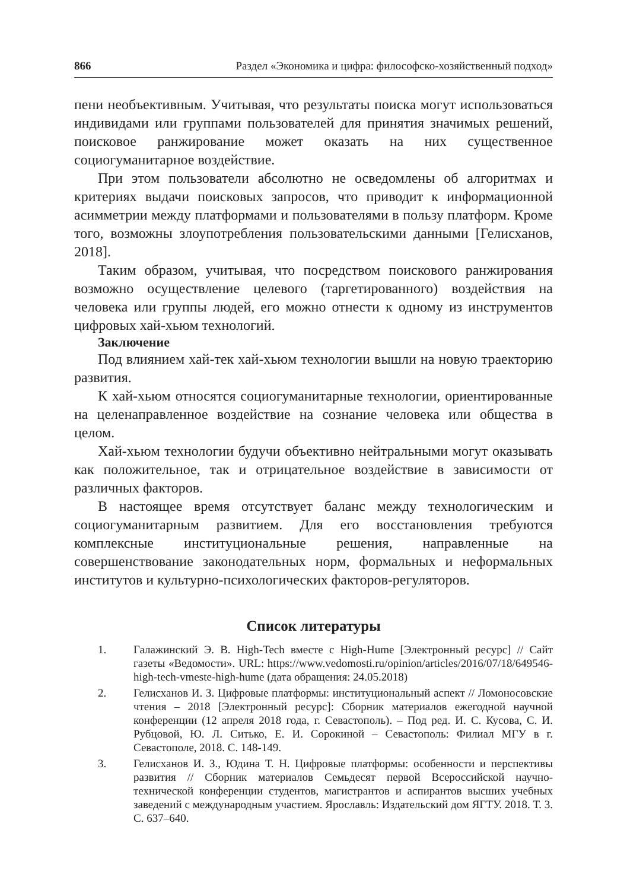866 Раздел «Экономика и цифра: философско-хозяйственный подход»
пени необъективным. Учитывая, что результаты поиска могут использоваться индивидами или группами пользователей для принятия значимых решений, поисковое ранжирование может оказать на них существенное социогуманитарное воздействие.
При этом пользователи абсолютно не осведомлены об алгоритмах и критериях выдачи поисковых запросов, что приводит к информационной асимметрии между платформами и пользователями в пользу платформ. Кроме того, возможны злоупотребления пользовательскими данными [Гелисханов, 2018].
Таким образом, учитывая, что посредством поискового ранжирования возможно осуществление целевого (таргетированного) воздействия на человека или группы людей, его можно отнести к одному из инструментов цифровых хай-хьюм технологий.
Заключение
Под влиянием хай-тек хай-хьюм технологии вышли на новую траекторию развития.
К хай-хьюм относятся социогуманитарные технологии, ориентированные на целенаправленное воздействие на сознание человека или общества в целом.
Хай-хьюм технологии будучи объективно нейтральными могут оказывать как положительное, так и отрицательное воздействие в зависимости от различных факторов.
В настоящее время отсутствует баланс между технологическим и социогуманитарным развитием. Для его восстановления требуются комплексные институциональные решения, направленные на совершенствование законодательных норм, формальных и неформальных институтов и культурно-психологических факторов-регуляторов.
Список литературы
1. Галажинский Э. В. High-Tech вместе с High-Hume [Электронный ресурс] // Сайт газеты «Ведомости». URL: https://www.vedomosti.ru/opinion/articles/2016/07/18/649546-high-tech-vmeste-high-hume (дата обращения: 24.05.2018)
2. Гелисханов И. З. Цифровые платформы: институциональный аспект // Ломоносовские чтения – 2018 [Электронный ресурс]: Сборник материалов ежегодной научной конференции (12 апреля 2018 года, г. Севастополь). – Под ред. И. С. Кусова, С. И. Рубцовой, Ю. Л. Ситько, Е. И. Сорокиной – Севастополь: Филиал МГУ в г. Севастополе, 2018. С. 148-149.
3. Гелисханов И. З., Юдина Т. Н. Цифровые платформы: особенности и перспективы развития // Сборник материалов Семьдесят первой Всероссийской научно-технической конференции студентов, магистрантов и аспирантов высших учебных заведений с международным участием. Ярославль: Издательский дом ЯГТУ. 2018. Т. 3. С. 637–640.